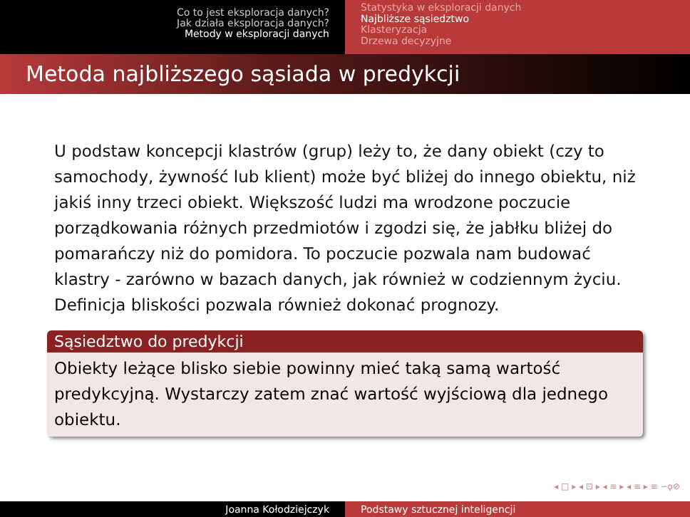Co to jest eksploracja danych?
Jak działa eksploracja danych?
Metody w eksploracji danych
Statystyka w eksploracji danych
Najbliższe sąsiedztwo
Klasteryzacja
Drzewa decyzyjne
Metoda najbliższego sąsiada w predykcji
U podstaw koncepcji klastrów (grup) leży to, że dany obiekt (czy to samochody, żywność lub klient) może być bliżej do innego obiektu, niż jakiś inny trzeci obiekt. Większość ludzi ma wrodzone poczucie porządkowania różnych przedmiotów i zgodzi się, że jabłku bliżej do pomarańczy niż do pomidora. To poczucie pozwala nam budować klastry - zarówno w bazach danych, jak również w codziennym życiu. Definicja bliskości pozwala również dokonać prognozy.
Sąsiedztwo do predykcji
Obiekty leżące blisko siebie powinny mieć taką samą wartość predykcyjną. Wystarczy zatem znać wartość wyjściową dla jednego obiektu.
◂ □ ▸ ◂ ⊡ ▸ ◂ ≡ ▸ ◂ ≡ ▸ ≡ ∽ǫ⊘
Joanna Kołodziejczyk Podstawy sztucznej inteligencji